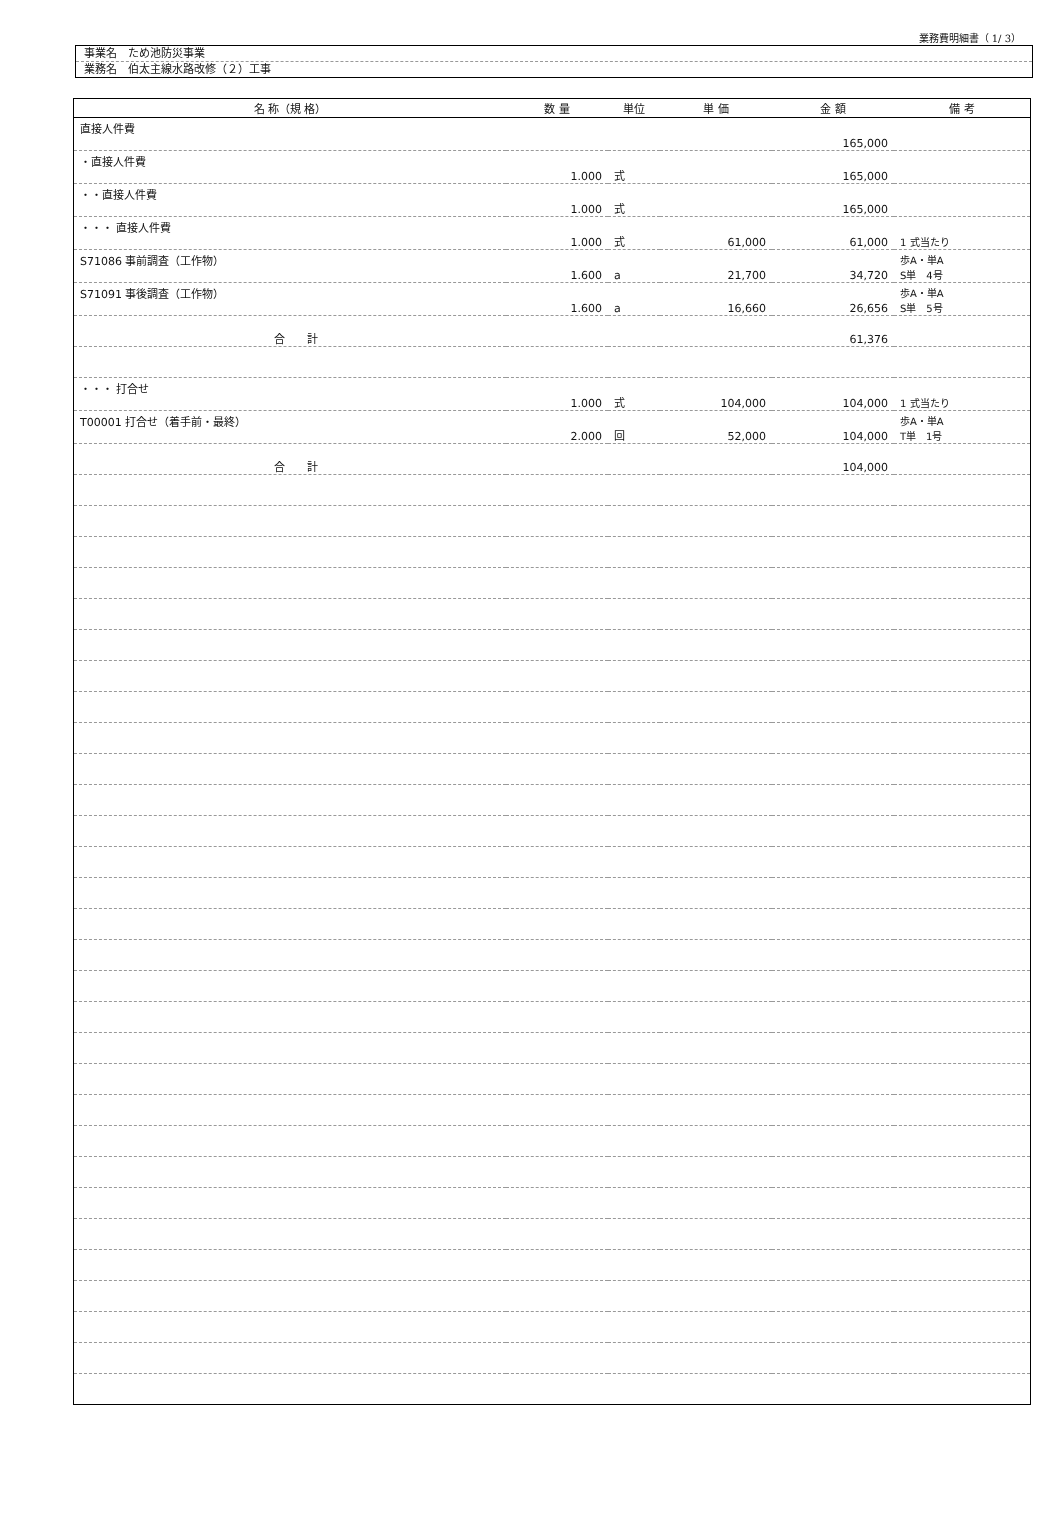業務費明細書（ 1/ 3）
事業名　ため池防災事業
業務名　伯太主線水路改修（２）工事
| 名 称（規 格） | 数 量 | 単位 | 単 価 | 金 額 | 備 考 |
| --- | --- | --- | --- | --- | --- |
| 直接人件費 | | | | 165,000 | |
| ・直接人件費 | 1.000 | 式 | | 165,000 | |
| ・・直接人件費 | 1.000 | 式 | | 165,000 | |
| ・・・ 直接人件費 | 1.000 | 式 | 61,000 | 61,000 | 1 式当たり |
| S71086 事前調査（工作物） | 1.600 | a | 21,700 | 34,720 | 歩A・単A S単 4号 |
| S71091 事後調査（工作物） | 1.600 | a | 16,660 | 26,656 | 歩A・単A S単 5号 |
| 合 計 | | | | 61,376 | |
| ・・・ 打合せ | 1.000 | 式 | 104,000 | 104,000 | 1 式当たり |
| T00001 打合せ（着手前・最終） | 2.000 | 回 | 52,000 | 104,000 | 歩A・単A T単 1号 |
| 合 計 | | | | 104,000 | |